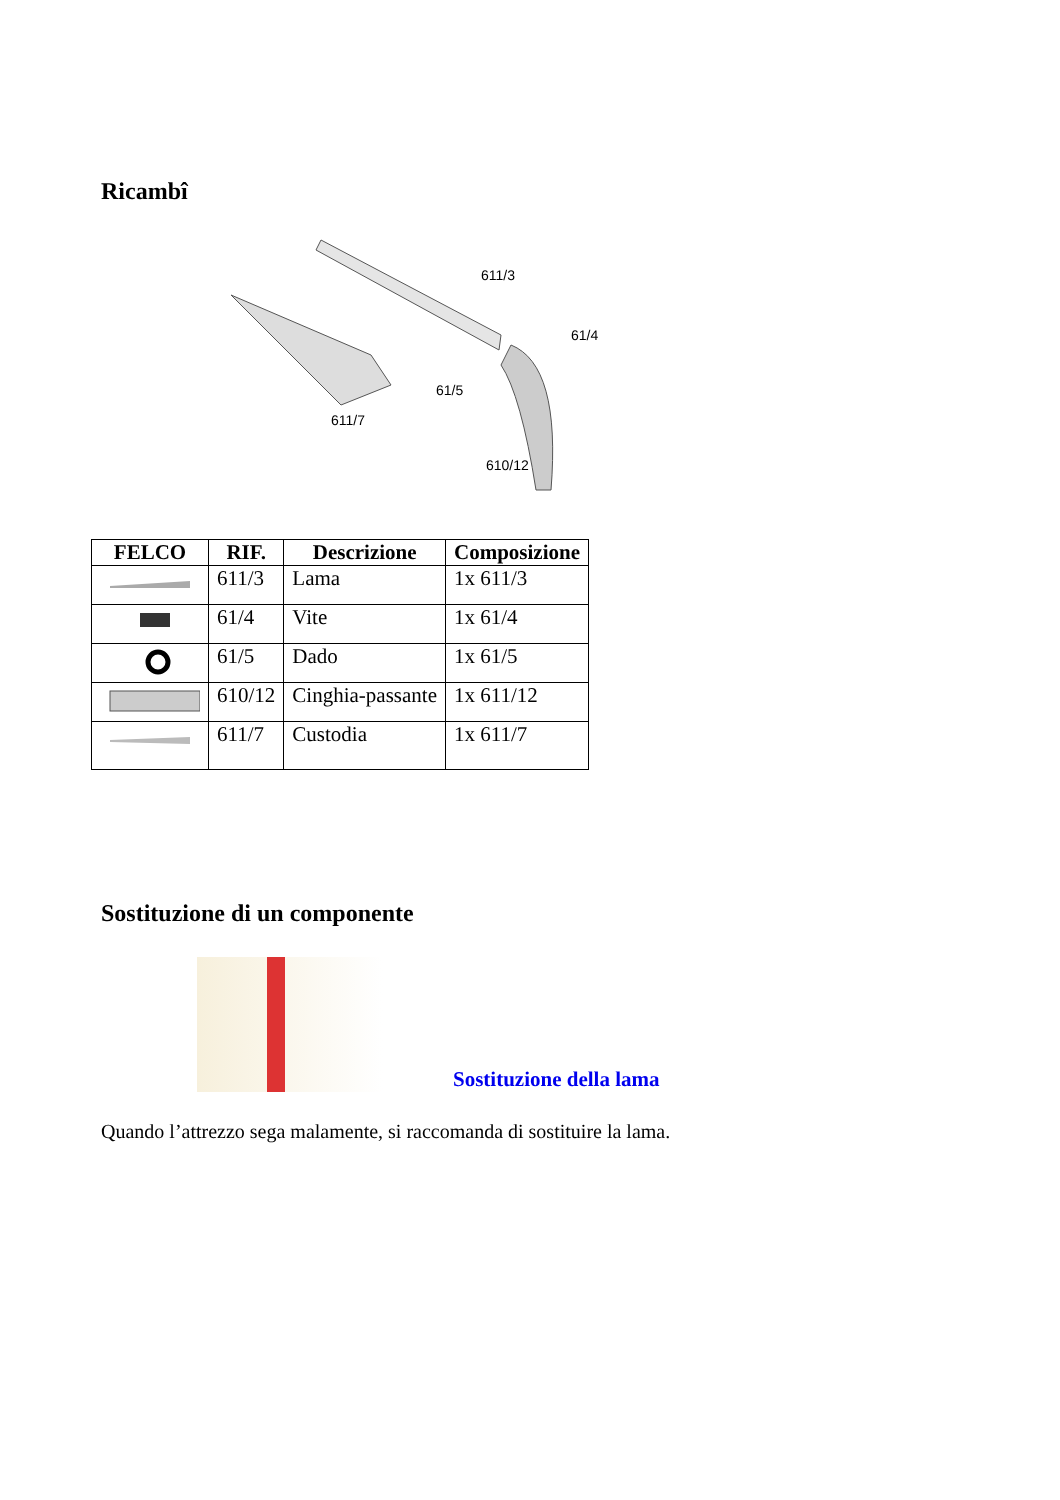Ricambî
611/3
61/4
61/5
611/7
610/12
| FELCO | RIF. | Descrizione | Composizione |
| --- | --- | --- | --- |
| | 611/3 | Lama | 1x 611/3 |
| | 61/4 | Vite | 1x 61/4 |
| | 61/5 | Dado | 1x 61/5 |
| | 610/12 | Cinghia-passante | 1x 611/12 |
| | 611/7 | Custodia | 1x 611/7 |
Sostituzione di un componente
Sostituzione della lama
Quando l’attrezzo sega malamente, si raccomanda di sostituire la lama.